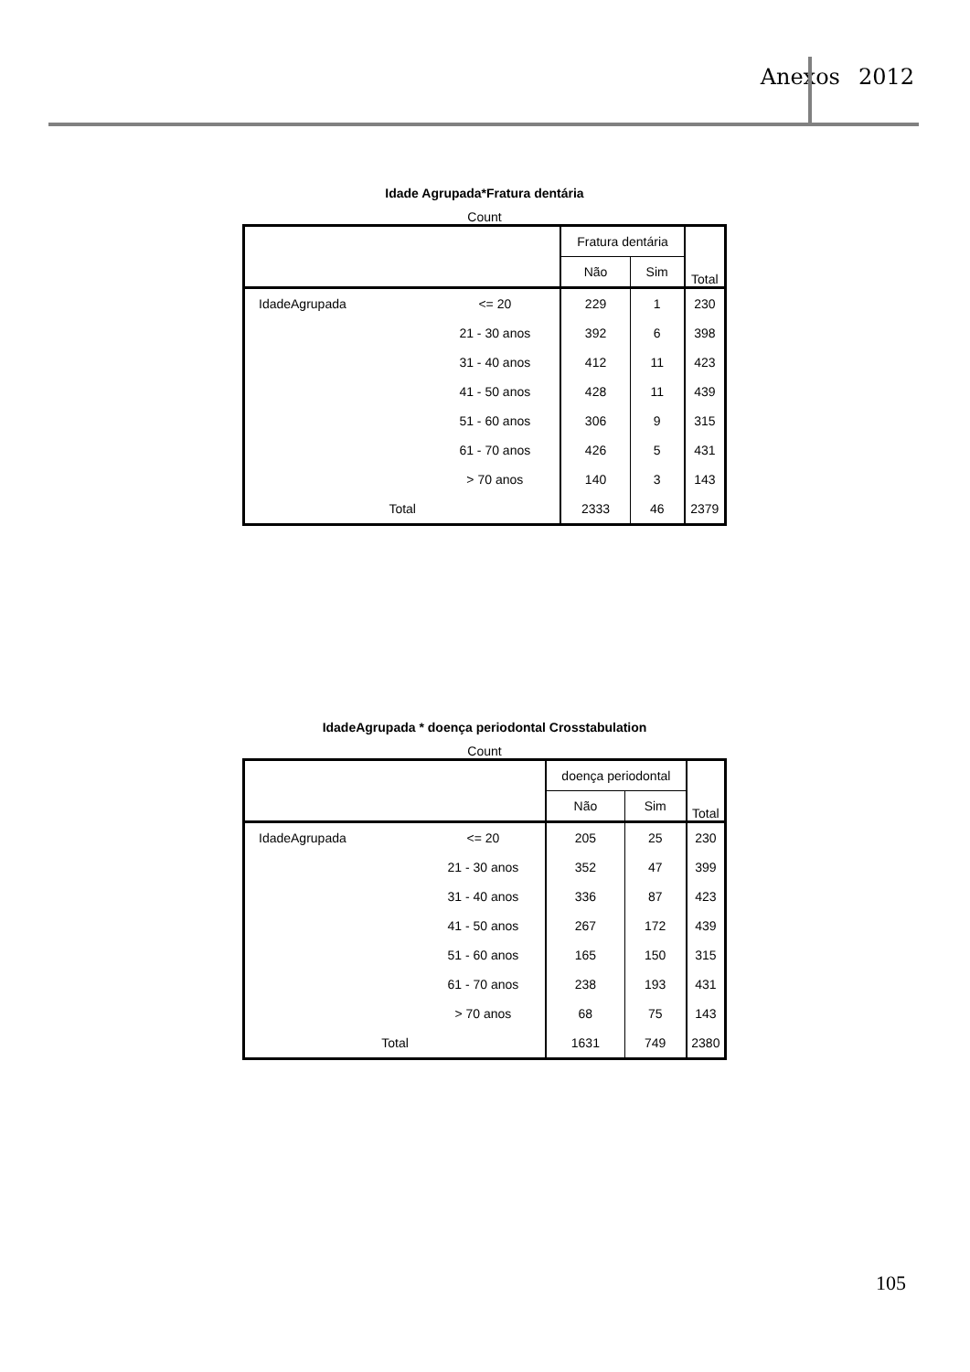Anexos 2012
Idade Agrupada*Fratura dentária
Count
| | | Fratura dentária | | Total |
| --- | --- | --- | --- | --- |
| | | Não | Sim | |
| IdadeAgrupada | <= 20 | 229 | 1 | 230 |
| | 21 - 30 anos | 392 | 6 | 398 |
| | 31 - 40 anos | 412 | 11 | 423 |
| | 41 - 50 anos | 428 | 11 | 439 |
| | 51 - 60 anos | 306 | 9 | 315 |
| | 61 - 70 anos | 426 | 5 | 431 |
| | > 70 anos | 140 | 3 | 143 |
| Total | | 2333 | 46 | 2379 |
IdadeAgrupada * doença periodontal Crosstabulation
Count
| | | doença periodontal | | Total |
| --- | --- | --- | --- | --- |
| | | Não | Sim | |
| IdadeAgrupada | <= 20 | 205 | 25 | 230 |
| | 21 - 30 anos | 352 | 47 | 399 |
| | 31 - 40 anos | 336 | 87 | 423 |
| | 41 - 50 anos | 267 | 172 | 439 |
| | 51 - 60 anos | 165 | 150 | 315 |
| | 61 - 70 anos | 238 | 193 | 431 |
| | > 70 anos | 68 | 75 | 143 |
| Total | | 1631 | 749 | 2380 |
105